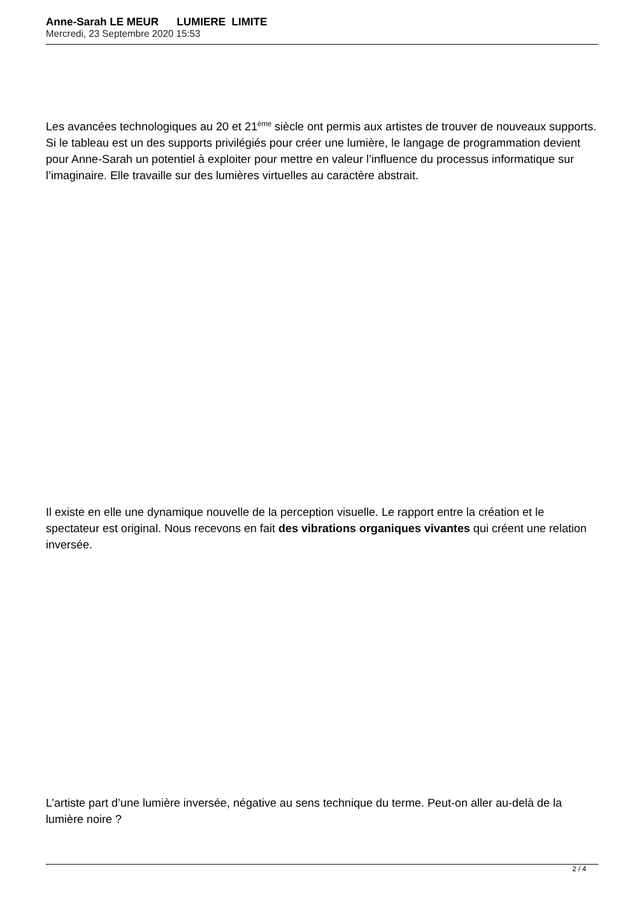Anne-Sarah LE MEUR LUMIERE LIMITE
Mercredi, 23 Septembre 2020 15:53
Les avancées technologiques au 20 et 21<sup>ème</sup> siècle ont permis aux artistes de trouver de nouveaux supports. Si le tableau est un des supports privilégiés pour créer une lumière, le langage de programmation devient pour Anne-Sarah un potentiel à exploiter pour mettre en valeur l’influence du processus informatique sur l’imaginaire. Elle travaille sur des lumières virtuelles au caractère abstrait.
Il existe en elle une dynamique nouvelle de la perception visuelle. Le rapport entre la création et le spectateur est original. Nous recevons en fait des vibrations organiques vivantes qui créent une relation inversée.
L’artiste part d’une lumière inversée, négative au sens technique du terme. Peut-on aller au-delà de la lumière noire ?
2 / 4